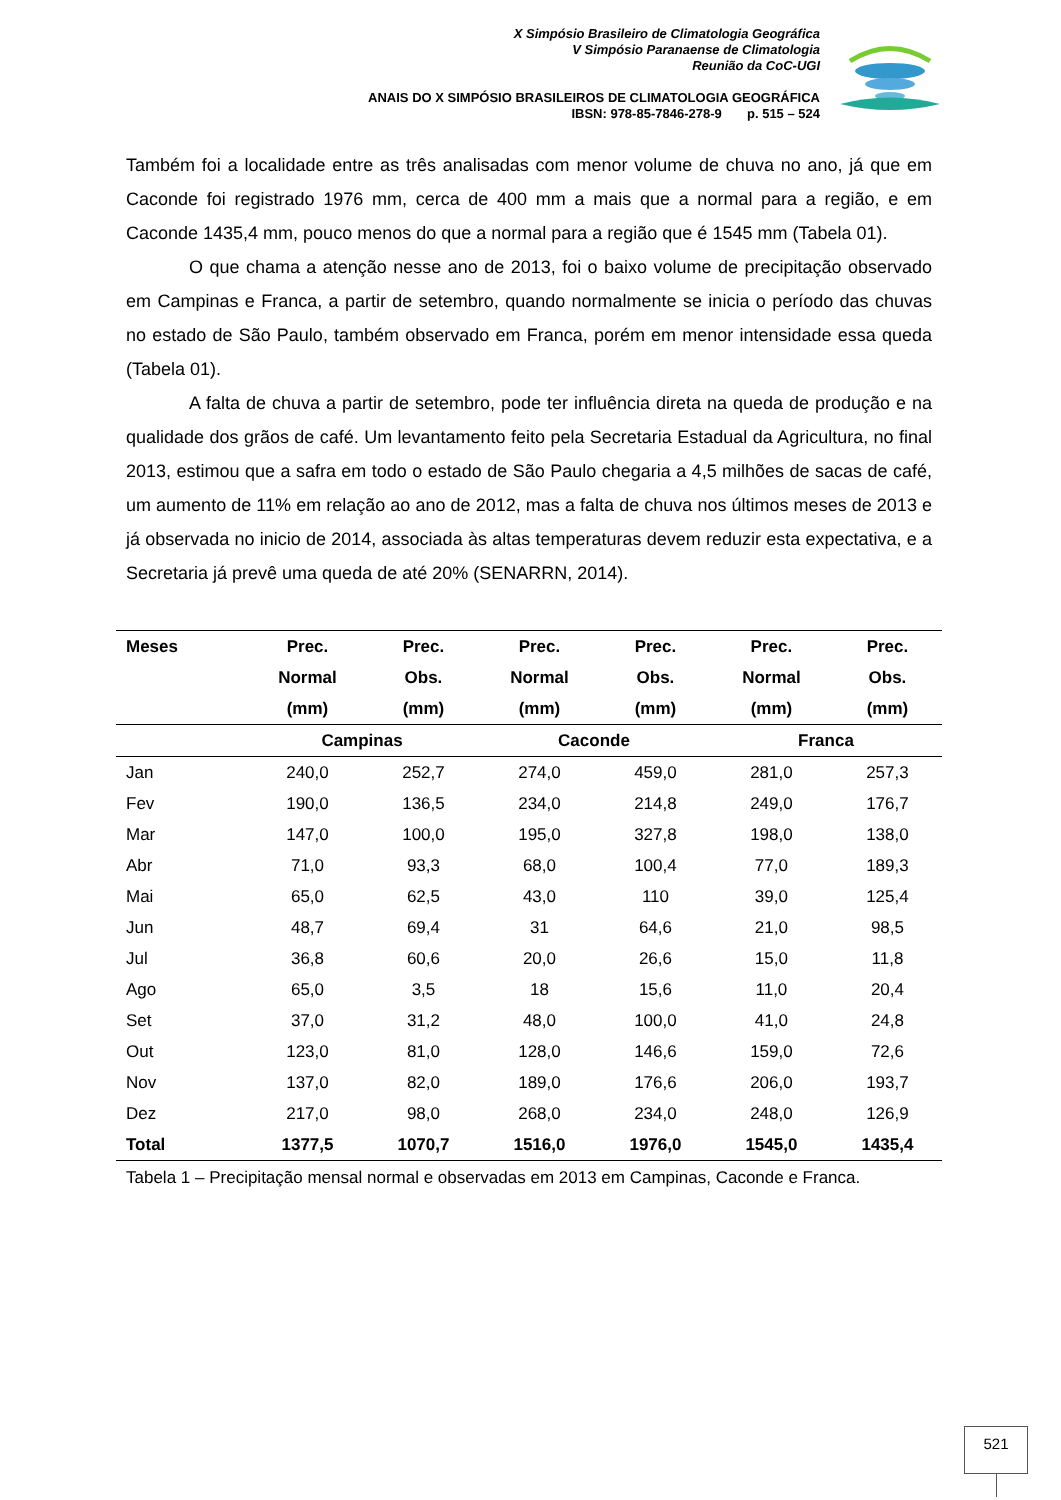X Simpósio Brasileiro de Climatologia Geográfica
V Simpósio Paranaense de Climatologia
Reunião da CoC-UGI
ANAIS DO X SIMPÓSIO BRASILEIROS DE CLIMATOLOGIA GEOGRÁFICA
IBSN: 978-85-7846-278-9 p. 515 – 524
Também foi a localidade entre as três analisadas com menor volume de chuva no ano, já que em Caconde foi registrado 1976 mm, cerca de 400 mm a mais que a normal para a região, e em Caconde 1435,4 mm, pouco menos do que a normal para a região que é 1545 mm (Tabela 01).
O que chama a atenção nesse ano de 2013, foi o baixo volume de precipitação observado em Campinas e Franca, a partir de setembro, quando normalmente se inicia o período das chuvas no estado de São Paulo, também observado em Franca, porém em menor intensidade essa queda (Tabela 01).
A falta de chuva a partir de setembro, pode ter influência direta na queda de produção e na qualidade dos grãos de café. Um levantamento feito pela Secretaria Estadual da Agricultura, no final 2013, estimou que a safra em todo o estado de São Paulo chegaria a 4,5 milhões de sacas de café, um aumento de 11% em relação ao ano de 2012, mas a falta de chuva nos últimos meses de 2013 e já observada no inicio de 2014, associada às altas temperaturas devem reduzir esta expectativa, e a Secretaria já prevê uma queda de até 20% (SENARRN, 2014).
| Meses | Prec. Normal (mm) | Prec. Obs. (mm) | Prec. Normal (mm) | Prec. Obs. (mm) | Prec. Normal (mm) | Prec. Obs. (mm) |
| --- | --- | --- | --- | --- | --- | --- |
| | Campinas | | Caconde | | Franca | |
| Jan | 240,0 | 252,7 | 274,0 | 459,0 | 281,0 | 257,3 |
| Fev | 190,0 | 136,5 | 234,0 | 214,8 | 249,0 | 176,7 |
| Mar | 147,0 | 100,0 | 195,0 | 327,8 | 198,0 | 138,0 |
| Abr | 71,0 | 93,3 | 68,0 | 100,4 | 77,0 | 189,3 |
| Mai | 65,0 | 62,5 | 43,0 | 110 | 39,0 | 125,4 |
| Jun | 48,7 | 69,4 | 31 | 64,6 | 21,0 | 98,5 |
| Jul | 36,8 | 60,6 | 20,0 | 26,6 | 15,0 | 11,8 |
| Ago | 65,0 | 3,5 | 18 | 15,6 | 11,0 | 20,4 |
| Set | 37,0 | 31,2 | 48,0 | 100,0 | 41,0 | 24,8 |
| Out | 123,0 | 81,0 | 128,0 | 146,6 | 159,0 | 72,6 |
| Nov | 137,0 | 82,0 | 189,0 | 176,6 | 206,0 | 193,7 |
| Dez | 217,0 | 98,0 | 268,0 | 234,0 | 248,0 | 126,9 |
| Total | 1377,5 | 1070,7 | 1516,0 | 1976,0 | 1545,0 | 1435,4 |
Tabela 1 – Precipitação mensal normal e observadas em 2013 em Campinas, Caconde e Franca.
521